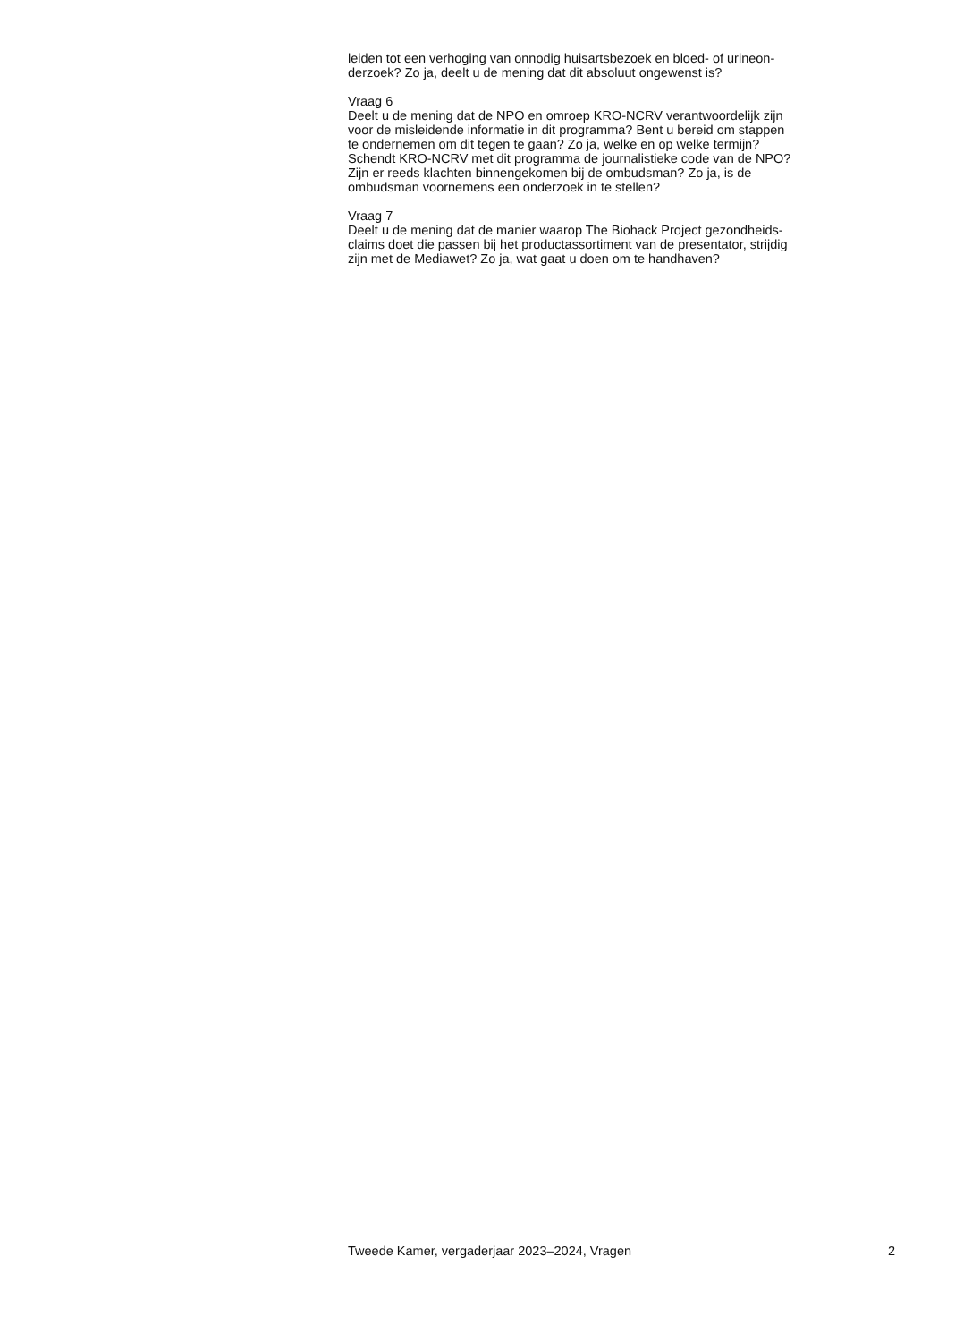leiden tot een verhoging van onnodig huisartsbezoek en bloed- of urineon-
derzoek? Zo ja, deelt u de mening dat dit absoluut ongewenst is?
Vraag 6
Deelt u de mening dat de NPO en omroep KRO-NCRV verantwoordelijk zijn
voor de misleidende informatie in dit programma? Bent u bereid om stappen
te ondernemen om dit tegen te gaan? Zo ja, welke en op welke termijn?
Schendt KRO-NCRV met dit programma de journalistieke code van de NPO?
Zijn er reeds klachten binnengekomen bij de ombudsman? Zo ja, is de
ombudsman voornemens een onderzoek in te stellen?
Vraag 7
Deelt u de mening dat de manier waarop The Biohack Project gezondheids-
claims doet die passen bij het productassortiment van de presentator, strijdig
zijn met de Mediawet? Zo ja, wat gaat u doen om te handhaven?
Tweede Kamer, vergaderjaar 2023–2024, Vragen 2